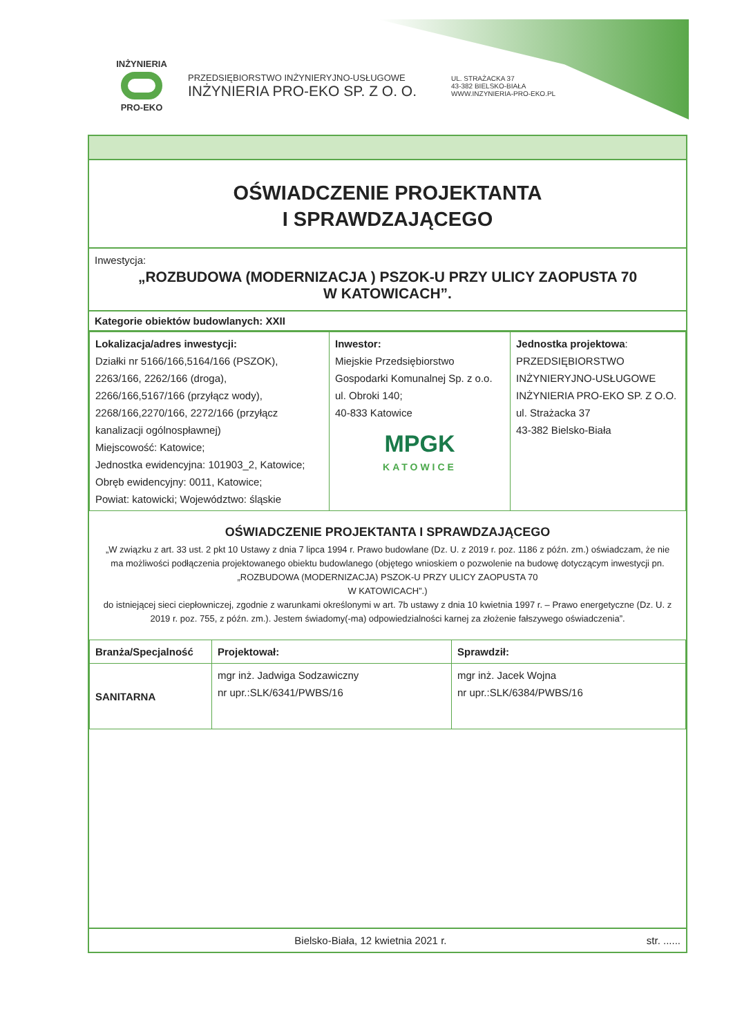INŻYNIERIA
PRO-EKO
PRZEDSIĘBIORSTWO INŻYNIERYJNO-USŁUGOWE
INŻYNIERIA PRO-EKO SP. Z O. O.
UL. STRAŻACKA 37
43-382 BIELSKO-BIAŁA
WWW.INZYNIERIA-PRO-EKO.PL
OŚWIADCZENIE PROJEKTANTA
I SPRAWDZAJĄCEGO
Inwestycja:
„ROZBUDOWA (MODERNIZACJA ) PSZOK-U PRZY ULICY ZAOPUSTA 70
W KATOWICACH”.
Kategorie obiektów budowlanych: XXII
| Lokalizacja/adres inwestycji: Działki nr 5166/166,5164/166 (PSZOK), 2263/166, 2262/166 (droga), 2266/166,5167/166 (przyłącz wody), 2268/166,2270/166, 2272/166 (przyłącz kanalizacji ogólnospławnej) Miejscowość: Katowice; Jednostka ewidencyjna: 101903_2, Katowice; Obręb ewidencyjny: 0011, Katowice; Powiat: katowicki; Województwo: śląskie | Inwestor: Miejskie Przedsiębiorstwo Gospodarki Komunalnej Sp. z o.o. ul. Obroki 140; 40-833 Katowice MPGK KATOWICE | Jednostka projektowa : PRZEDSIĘBIORSTWO INŻYNIERYJNO-USŁUGOWE INŻYNIERIA PRO-EKO SP. Z O.O. ul. Strażacka 37 43-382 Bielsko-Biała |
OŚWIADCZENIE PROJEKTANTA I SPRAWDZAJĄCEGO
„W związku z art. 33 ust. 2 pkt 10 Ustawy z dnia 7 lipca 1994 r. Prawo budowlane (Dz. U. z 2019 r. poz. 1186 z późn. zm.) oświadczam, że nie ma możliwości podłączenia projektowanego obiektu budowlanego (objętego wnioskiem o pozwolenie na budowę dotyczącym inwestycji pn. „ROZBUDOWA (MODERNIZACJA) PSZOK-U PRZY ULICY ZAOPUSTA 70
W KATOWICACH”.)
do istniejącej sieci ciepłowniczej, zgodnie z warunkami określonymi w art. 7b ustawy z dnia 10 kwietnia 1997 r. – Prawo energetyczne (Dz. U. z 2019 r. poz. 755, z późn. zm.). Jestem świadomy(-ma) odpowiedzialności karnej za złożenie fałszywego oświadczenia”.
| Branża/Specjalność | Projektował: | Sprawdził: |
| --- | --- | --- |
| SANITARNA | mgr inż. Jadwiga Sodzawiczny nr upr.:SLK/6341/PWBS/16 | mgr inż. Jacek Wojna nr upr.:SLK/6384/PWBS/16 |
Bielsko-Biała, 12 kwietnia 2021 r. str. ......